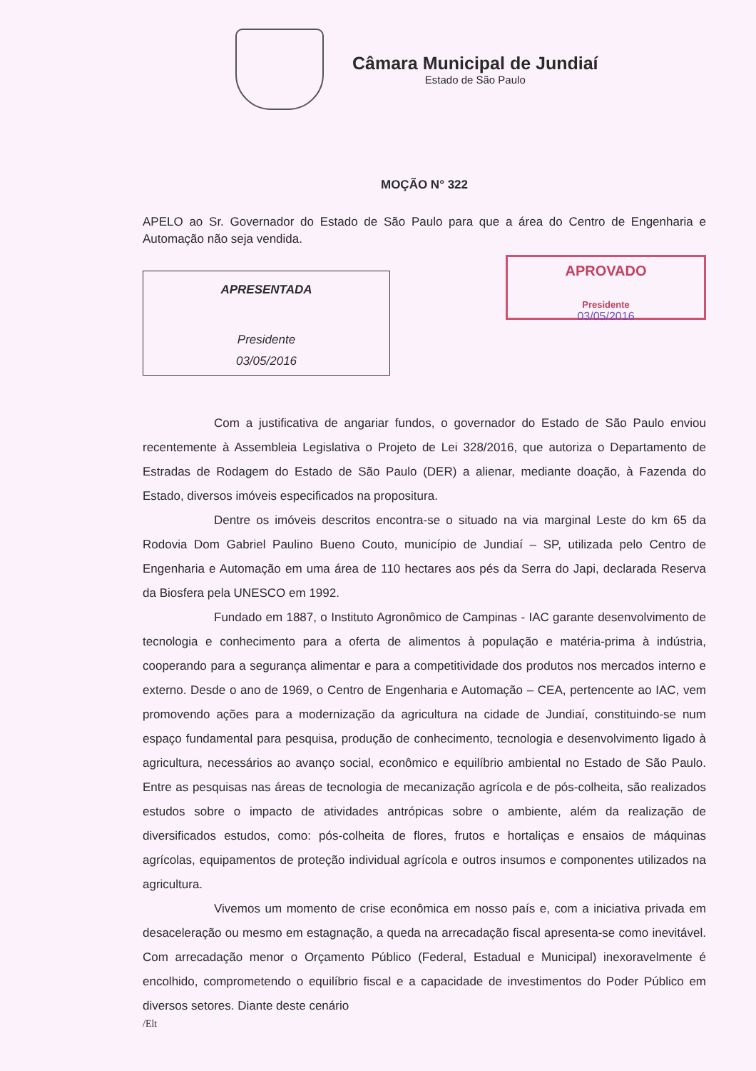Câmara Municipal de Jundiaí
Estado de São Paulo
MOÇÃO N° 322
APELO ao Sr. Governador do Estado de São Paulo para que a área do Centro de Engenharia e Automação não seja vendida.
APRESENTADA
Presidente
03/05/2016
APROVADO
Presidente
03/05/2016
Com a justificativa de angariar fundos, o governador do Estado de São Paulo enviou recentemente à Assembleia Legislativa o Projeto de Lei 328/2016, que autoriza o Departamento de Estradas de Rodagem do Estado de São Paulo (DER) a alienar, mediante doação, à Fazenda do Estado, diversos imóveis especificados na propositura.
Dentre os imóveis descritos encontra-se o situado na via marginal Leste do km 65 da Rodovia Dom Gabriel Paulino Bueno Couto, município de Jundiaí – SP, utilizada pelo Centro de Engenharia e Automação em uma área de 110 hectares aos pés da Serra do Japi, declarada Reserva da Biosfera pela UNESCO em 1992.
Fundado em 1887, o Instituto Agronômico de Campinas - IAC garante desenvolvimento de tecnologia e conhecimento para a oferta de alimentos à população e matéria-prima à indústria, cooperando para a segurança alimentar e para a competitividade dos produtos nos mercados interno e externo. Desde o ano de 1969, o Centro de Engenharia e Automação – CEA, pertencente ao IAC, vem promovendo ações para a modernização da agricultura na cidade de Jundiaí, constituindo-se num espaço fundamental para pesquisa, produção de conhecimento, tecnologia e desenvolvimento ligado à agricultura, necessários ao avanço social, econômico e equilíbrio ambiental no Estado de São Paulo. Entre as pesquisas nas áreas de tecnologia de mecanização agrícola e de pós-colheita, são realizados estudos sobre o impacto de atividades antrópicas sobre o ambiente, além da realização de diversificados estudos, como: pós-colheita de flores, frutos e hortaliças e ensaios de máquinas agrícolas, equipamentos de proteção individual agrícola e outros insumos e componentes utilizados na agricultura.
Vivemos um momento de crise econômica em nosso país e, com a iniciativa privada em desaceleração ou mesmo em estagnação, a queda na arrecadação fiscal apresenta-se como inevitável. Com arrecadação menor o Orçamento Público (Federal, Estadual e Municipal) inexoravelmente é encolhido, comprometendo o equilíbrio fiscal e a capacidade de investimentos do Poder Público em diversos setores. Diante deste cenário
/Elt